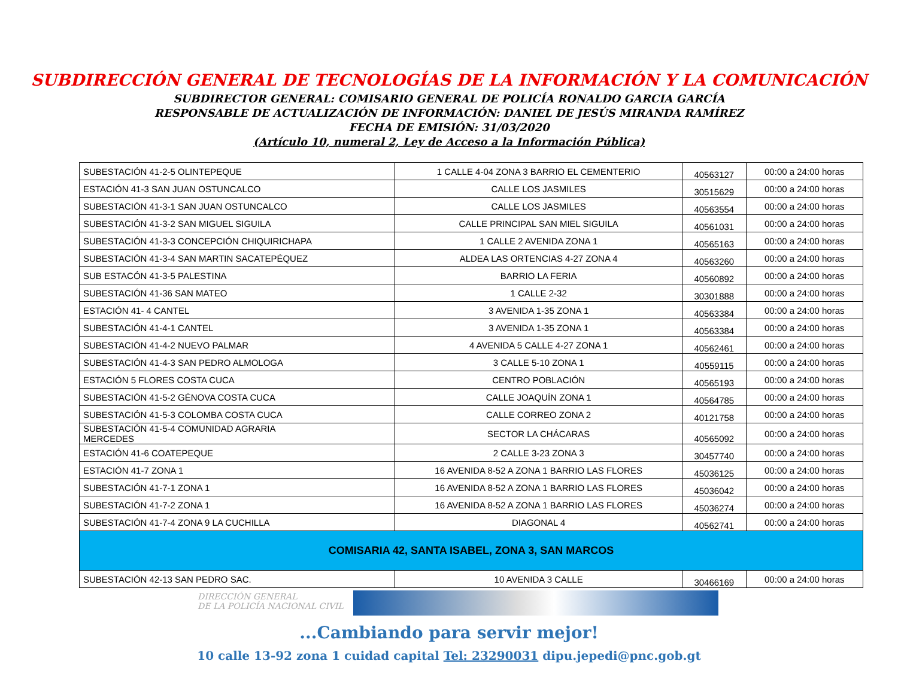SUBDIRECCIÓN GENERAL DE TECNOLOGÍAS DE LA INFORMACIÓN Y LA COMUNICACIÓN
SUBDIRECTOR GENERAL: COMISARIO GENERAL DE POLICÍA RONALDO GARCIA GARCÍA
RESPONSABLE DE ACTUALIZACIÓN DE INFORMACIÓN: DANIEL DE JESÚS MIRANDA RAMÍREZ
FECHA DE EMISIÓN: 31/03/2020
(Artículo 10, numeral 2, Ley de Acceso a la Información Pública)
| SUBESTACIÓN 41-2-5 OLINTEPEQUE | 1 CALLE 4-04 ZONA 3 BARRIO EL CEMENTERIO | 40563127 | 00:00 a 24:00 horas |
| ESTACIÓN 41-3 SAN JUAN OSTUNCALCO | CALLE LOS JASMILES | 30515629 | 00:00 a 24:00 horas |
| SUBESTACIÓN 41-3-1 SAN JUAN OSTUNCALCO | CALLE LOS JASMILES | 40563554 | 00:00 a 24:00 horas |
| SUBESTACIÓN 41-3-2 SAN MIGUEL SIGUILA | CALLE PRINCIPAL SAN MIEL SIGUILA | 40561031 | 00:00 a 24:00 horas |
| SUBESTACIÓN 41-3-3 CONCEPCIÓN CHIQUIRICHAPA | 1 CALLE 2 AVENIDA ZONA 1 | 40565163 | 00:00 a 24:00 horas |
| SUBESTACIÓN 41-3-4 SAN MARTIN SACATEPÉQUEZ | ALDEA LAS ORTENCIAS 4-27 ZONA 4 | 40563260 | 00:00 a 24:00 horas |
| SUB ESTACÓN 41-3-5 PALESTINA | BARRIO LA FERIA | 40560892 | 00:00 a 24:00 horas |
| SUBESTACIÓN 41-36 SAN MATEO | 1 CALLE 2-32 | 30301888 | 00:00 a 24:00 horas |
| ESTACIÓN 41- 4 CANTEL | 3 AVENIDA 1-35 ZONA 1 | 40563384 | 00:00 a 24:00 horas |
| SUBESTACIÓN 41-4-1 CANTEL | 3 AVENIDA 1-35 ZONA 1 | 40563384 | 00:00 a 24:00 horas |
| SUBESTACIÓN 41-4-2 NUEVO PALMAR | 4 AVENIDA 5 CALLE 4-27 ZONA 1 | 40562461 | 00:00 a 24:00 horas |
| SUBESTACIÓN 41-4-3 SAN PEDRO ALMOLOGA | 3 CALLE 5-10 ZONA 1 | 40559115 | 00:00 a 24:00 horas |
| ESTACIÓN 5 FLORES COSTA CUCA | CENTRO POBLACIÓN | 40565193 | 00:00 a 24:00 horas |
| SUBESTACIÓN 41-5-2 GÉNOVA COSTA CUCA | CALLE JOAQUÍN ZONA 1 | 40564785 | 00:00 a 24:00 horas |
| SUBESTACIÓN 41-5-3 COLOMBA COSTA CUCA | CALLE CORREO ZONA 2 | 40121758 | 00:00 a 24:00 horas |
| SUBESTACIÓN 41-5-4 COMUNIDAD AGRARIA MERCEDES | SECTOR LA CHÁCARAS | 40565092 | 00:00 a 24:00 horas |
| ESTACIÓN 41-6 COATEPEQUE | 2 CALLE 3-23 ZONA 3 | 30457740 | 00:00 a 24:00 horas |
| ESTACIÓN 41-7 ZONA 1 | 16 AVENIDA 8-52 A ZONA 1 BARRIO LAS FLORES | 45036125 | 00:00 a 24:00 horas |
| SUBESTACIÓN 41-7-1 ZONA 1 | 16 AVENIDA 8-52 A ZONA 1 BARRIO LAS FLORES | 45036042 | 00:00 a 24:00 horas |
| SUBESTACIÓN 41-7-2 ZONA 1 | 16 AVENIDA 8-52 A ZONA 1 BARRIO LAS FLORES | 45036274 | 00:00 a 24:00 horas |
| SUBESTACIÓN 41-7-4 ZONA 9 LA CUCHILLA | DIAGONAL 4 | 40562741 | 00:00 a 24:00 horas |
| COMISARIA 42, SANTA ISABEL, ZONA 3, SAN MARCOS | | | |
| SUBESTACIÓN 42-13 SAN PEDRO SAC. | 10 AVENIDA 3 CALLE | 30466169 | 00:00 a 24:00 horas |
DIRECCIÓN GENERAL
DE LA POLICÍA NACIONAL CIVIL
...Cambiando para servir mejor!
10 calle 13-92 zona 1 cuidad capital Tel: 23290031 dipu.jepedi@pnc.gob.gt